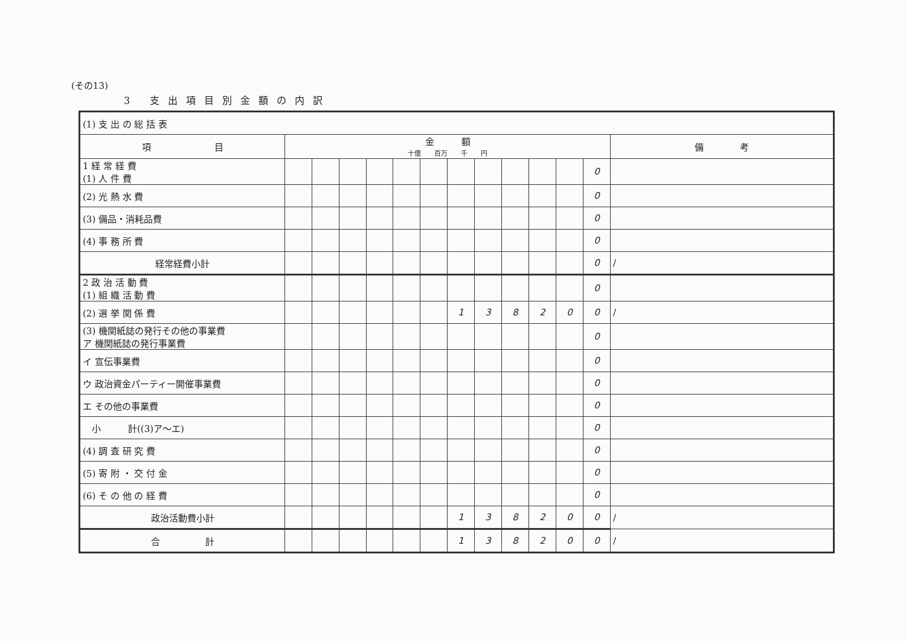(その13)
3 支出項目別金額の内訳
| (1) 支 出 の 総 括 表 | | | | | | | | | | | | | |
| 項 目 | 金 額 十億 百万 千 円 | | | | | | | | | | | | 備 考 |
| 1 経 常 経 費 (1) 人 件 費 | | | | | | | | | | | | 0 | |
| (2) 光 熱 水 費 | | | | | | | | | | | | 0 | |
| (3) 備品・消耗品費 | | | | | | | | | | | | 0 | |
| (4) 事 務 所 費 | | | | | | | | | | | | 0 | |
| 経常経費小計 | | | | | | | | | | | | 0 | / |
| 2 政 治 活 動 費 (1) 組 織 活 動 費 | | | | | | | | | | | | 0 | |
| (2) 選 挙 関 係 費 | | | | | | | 1 | 3 | 8 | 2 | 0 | 0 | / |
| (3) 機関紙誌の発行その他の事業費 ア 機関紙誌の発行事業費 | | | | | | | | | | | | 0 | |
| イ 宣伝事業費 | | | | | | | | | | | | 0 | |
| ウ 政治資金パーティー開催事業費 | | | | | | | | | | | | 0 | |
| エ その他の事業費 | | | | | | | | | | | | 0 | |
| 小 計((3)ア～エ) | | | | | | | | | | | | 0 | |
| (4) 調 査 研 究 費 | | | | | | | | | | | | 0 | |
| (5) 寄 附 ・ 交 付 金 | | | | | | | | | | | | 0 | |
| (6) そ の 他 の 経 費 | | | | | | | | | | | | 0 | |
| 政治活動費小計 | | | | | | | 1 | 3 | 8 | 2 | 0 | 0 | / |
| 合 計 | | | | | | | 1 | 3 | 8 | 2 | 0 | 0 | / |